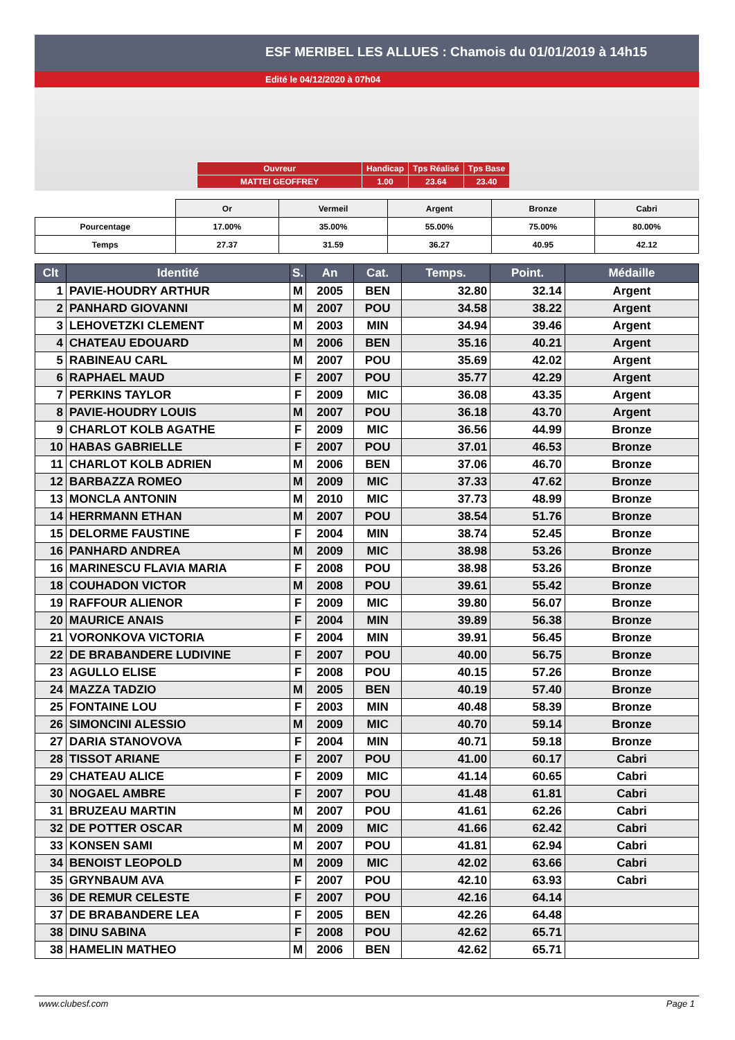ESF MERIBEL LES ALLUES : Chamois du 01/01/2019 à 14h15
Edité le 04/12/2020 à 07h04
| Ouvreur | Handicap | Tps Réalisé | Tps Base |
| MATTEI GEOFFREY | 1.00 | 23.64 | 23.40 |
| | Or | Vermeil | Argent | Bronze | Cabri |
| Pourcentage | 17.00% | 35.00% | 55.00% | 75.00% | 80.00% |
| Temps | 27.37 | 31.59 | 36.27 | 40.95 | 42.12 |
| Clt | Identité | S. | An | Cat. | Temps. | Point. | Médaille |
| --- | --- | --- | --- | --- | --- | --- | --- |
| 1 | PAVIE-HOUDRY ARTHUR | M | 2005 | BEN | 32.80 | 32.14 | Argent |
| 2 | PANHARD GIOVANNI | M | 2007 | POU | 34.58 | 38.22 | Argent |
| 3 | LEHOVETZKI CLEMENT | M | 2003 | MIN | 34.94 | 39.46 | Argent |
| 4 | CHATEAU EDOUARD | M | 2006 | BEN | 35.16 | 40.21 | Argent |
| 5 | RABINEAU CARL | M | 2007 | POU | 35.69 | 42.02 | Argent |
| 6 | RAPHAEL MAUD | F | 2007 | POU | 35.77 | 42.29 | Argent |
| 7 | PERKINS TAYLOR | F | 2009 | MIC | 36.08 | 43.35 | Argent |
| 8 | PAVIE-HOUDRY LOUIS | M | 2007 | POU | 36.18 | 43.70 | Argent |
| 9 | CHARLOT KOLB AGATHE | F | 2009 | MIC | 36.56 | 44.99 | Bronze |
| 10 | HABAS GABRIELLE | F | 2007 | POU | 37.01 | 46.53 | Bronze |
| 11 | CHARLOT KOLB ADRIEN | M | 2006 | BEN | 37.06 | 46.70 | Bronze |
| 12 | BARBAZZA ROMEO | M | 2009 | MIC | 37.33 | 47.62 | Bronze |
| 13 | MONCLA ANTONIN | M | 2010 | MIC | 37.73 | 48.99 | Bronze |
| 14 | HERRMANN ETHAN | M | 2007 | POU | 38.54 | 51.76 | Bronze |
| 15 | DELORME FAUSTINE | F | 2004 | MIN | 38.74 | 52.45 | Bronze |
| 16 | PANHARD ANDREA | M | 2009 | MIC | 38.98 | 53.26 | Bronze |
| 16 | MARINESCU FLAVIA MARIA | F | 2008 | POU | 38.98 | 53.26 | Bronze |
| 18 | COUHADON VICTOR | M | 2008 | POU | 39.61 | 55.42 | Bronze |
| 19 | RAFFOUR ALIENOR | F | 2009 | MIC | 39.80 | 56.07 | Bronze |
| 20 | MAURICE ANAIS | F | 2004 | MIN | 39.89 | 56.38 | Bronze |
| 21 | VORONKOVA VICTORIA | F | 2004 | MIN | 39.91 | 56.45 | Bronze |
| 22 | DE BRABANDERE LUDIVINE | F | 2007 | POU | 40.00 | 56.75 | Bronze |
| 23 | AGULLO ELISE | F | 2008 | POU | 40.15 | 57.26 | Bronze |
| 24 | MAZZA TADZIO | M | 2005 | BEN | 40.19 | 57.40 | Bronze |
| 25 | FONTAINE LOU | F | 2003 | MIN | 40.48 | 58.39 | Bronze |
| 26 | SIMONCINI ALESSIO | M | 2009 | MIC | 40.70 | 59.14 | Bronze |
| 27 | DARIA STANOVOVA | F | 2004 | MIN | 40.71 | 59.18 | Bronze |
| 28 | TISSOT ARIANE | F | 2007 | POU | 41.00 | 60.17 | Cabri |
| 29 | CHATEAU ALICE | F | 2009 | MIC | 41.14 | 60.65 | Cabri |
| 30 | NOGAEL AMBRE | F | 2007 | POU | 41.48 | 61.81 | Cabri |
| 31 | BRUZEAU MARTIN | M | 2007 | POU | 41.61 | 62.26 | Cabri |
| 32 | DE POTTER OSCAR | M | 2009 | MIC | 41.66 | 62.42 | Cabri |
| 33 | KONSEN SAMI | M | 2007 | POU | 41.81 | 62.94 | Cabri |
| 34 | BENOIST LEOPOLD | M | 2009 | MIC | 42.02 | 63.66 | Cabri |
| 35 | GRYNBAUM AVA | F | 2007 | POU | 42.10 | 63.93 | Cabri |
| 36 | DE REMUR CELESTE | F | 2007 | POU | 42.16 | 64.14 | |
| 37 | DE BRABANDERE LEA | F | 2005 | BEN | 42.26 | 64.48 | |
| 38 | DINU SABINA | F | 2008 | POU | 42.62 | 65.71 | |
| 38 | HAMELIN MATHEO | M | 2006 | BEN | 42.62 | 65.71 | |
www.clubesf.com Page 1